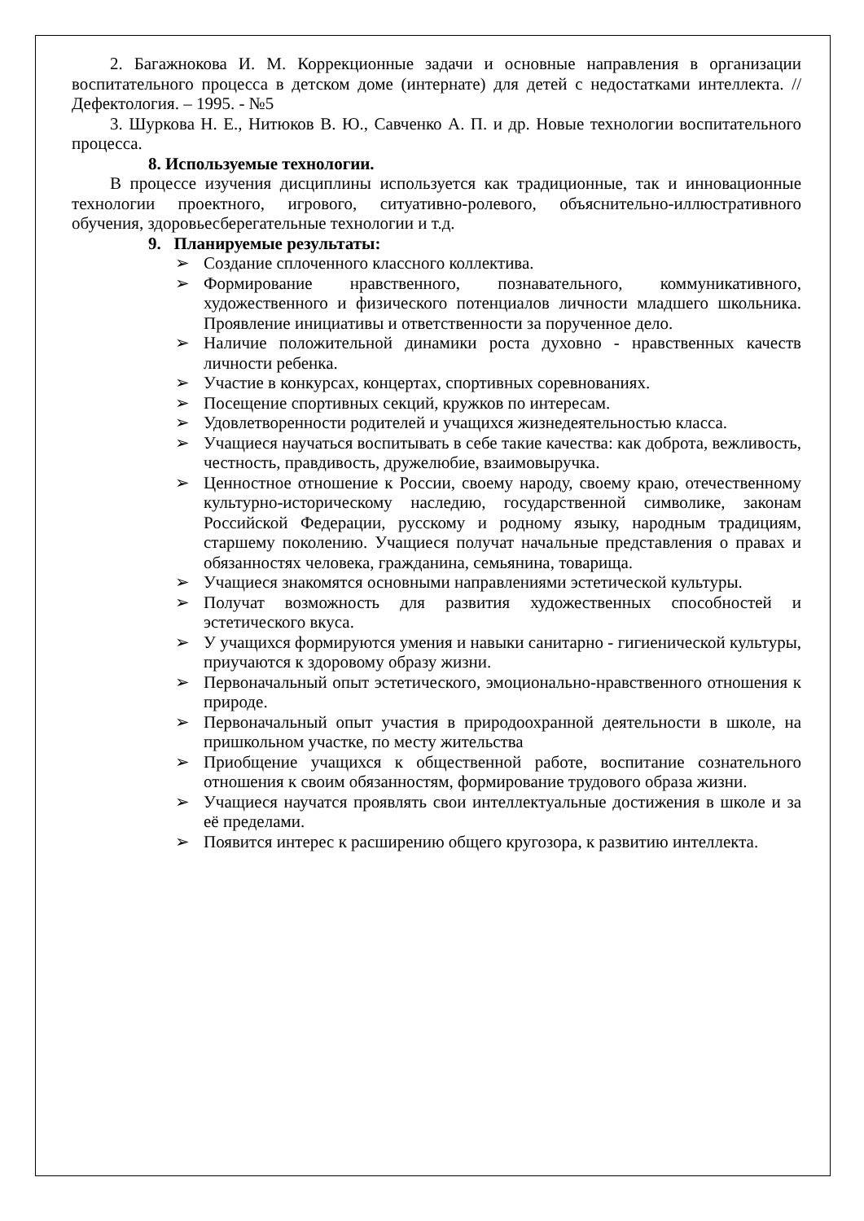2. Багажнокова И. М. Коррекционные задачи и основные направления в организации воспитательного процесса в детском доме (интернате) для детей с недостатками интеллекта. // Дефектология. – 1995. - №5
3. Шуркова Н. Е., Нитюков В. Ю., Савченко А. П. и др. Новые технологии воспитательного процесса.
8. Используемые технологии.
В процессе изучения дисциплины используется как традиционные, так и инновационные технологии проектного, игрового, ситуативно-ролевого, объяснительно-иллюстративного обучения, здоровьесберегательные технологии и т.д.
9. Планируемые результаты:
➢ Создание сплоченного классного коллектива.
➢ Формирование нравственного, познавательного, коммуникативного, художественного и физического потенциалов личности младшего школьника. Проявление инициативы и ответственности за порученное дело.
➢ Наличие положительной динамики роста духовно - нравственных качеств личности ребенка.
➢ Участие в конкурсах, концертах, спортивных соревнованиях.
➢ Посещение спортивных секций, кружков по интересам.
➢ Удовлетворенности родителей и учащихся жизнедеятельностью класса.
➢ Учащиеся научаться воспитывать в себе такие качества: как доброта, вежливость, честность, правдивость, дружелюбие, взаимовыручка.
➢ Ценностное отношение к России, своему народу, своему краю, отечественному культурно-историческому наследию, государственной символике, законам Российской Федерации, русскому и родному языку, народным традициям, старшему поколению. Учащиеся получат начальные представления о правах и обязанностях человека, гражданина, семьянина, товарища.
➢ Учащиеся знакомятся основными направлениями эстетической культуры.
➢ Получат возможность для развития художественных способностей и эстетического вкуса.
➢ У учащихся формируются умения и навыки санитарно - гигиенической культуры, приучаются к здоровому образу жизни.
➢ Первоначальный опыт эстетического, эмоционально-нравственного отношения к природе.
➢ Первоначальный опыт участия в природоохранной деятельности в школе, на пришкольном участке, по месту жительства
➢ Приобщение учащихся к общественной работе, воспитание сознательного отношения к своим обязанностям, формирование трудового образа жизни.
➢ Учащиеся научатся проявлять свои интеллектуальные достижения в школе и за её пределами.
➢ Появится интерес к расширению общего кругозора, к развитию интеллекта.